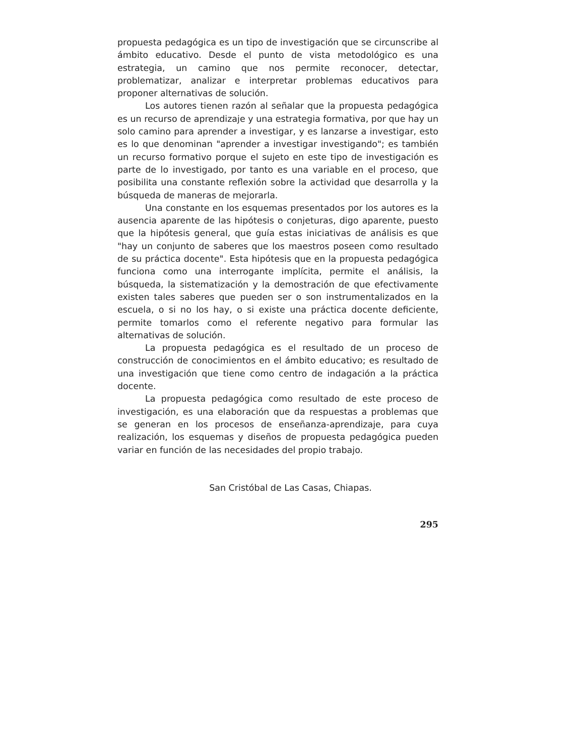propuesta pedagógica es un tipo de investigación que se circunscribe al ámbito educativo. Desde el punto de vista metodológico es una estrategia, un camino que nos permite reconocer, detectar, problematizar, analizar e interpretar problemas educativos para proponer alternativas de solución.
Los autores tienen razón al señalar que la propuesta pedagógica es un recurso de aprendizaje y una estrategia formativa, por que hay un solo camino para aprender a investigar, y es lanzarse a investigar, esto es lo que denominan "aprender a investigar investigando"; es también un recurso formativo porque el sujeto en este tipo de investigación es parte de lo investigado, por tanto es una variable en el proceso, que posibilita una constante reflexión sobre la actividad que desarrolla y la búsqueda de maneras de mejorarla.
Una constante en los esquemas presentados por los autores es la ausencia aparente de las hipótesis o conjeturas, digo aparente, puesto que la hipótesis general, que guía estas iniciativas de análisis es que "hay un conjunto de saberes que los maestros poseen como resultado de su práctica docente". Esta hipótesis que en la propuesta pedagógica funciona como una interrogante implícita, permite el análisis, la búsqueda, la sistematización y la demostración de que efectivamente existen tales saberes que pueden ser o son instrumentalizados en la escuela, o si no los hay, o si existe una práctica docente deficiente, permite tomarlos como el referente negativo para formular las alternativas de solución.
La propuesta pedagógica es el resultado de un proceso de construcción de conocimientos en el ámbito educativo; es resultado de una investigación que tiene como centro de indagación a la práctica docente.
La propuesta pedagógica como resultado de este proceso de investigación, es una elaboración que da respuestas a problemas que se generan en los procesos de enseñanza-aprendizaje, para cuya realización, los esquemas y diseños de propuesta pedagógica pueden variar en función de las necesidades del propio trabajo.
San Cristóbal de Las Casas, Chiapas.
295